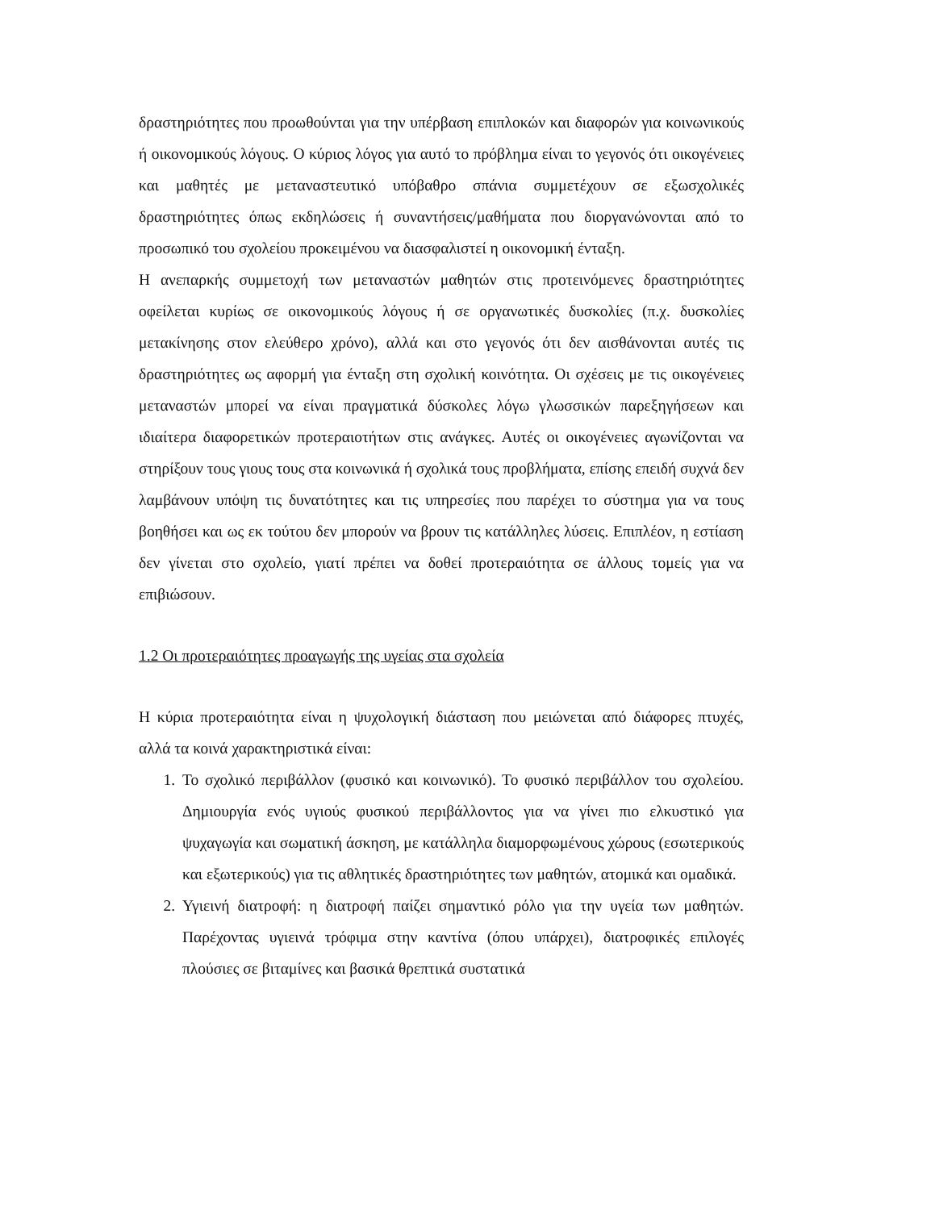δραστηριότητες που προωθούνται για την υπέρβαση επιπλοκών και διαφορών για κοινωνικούς ή οικονομικούς λόγους. Ο κύριος λόγος για αυτό το πρόβλημα είναι το γεγονός ότι οικογένειες και μαθητές με μεταναστευτικό υπόβαθρο σπάνια συμμετέχουν σε εξωσχολικές δραστηριότητες όπως εκδηλώσεις ή συναντήσεις/μαθήματα που διοργανώνονται από το προσωπικό του σχολείου προκειμένου να διασφαλιστεί η οικονομική ένταξη.
Η ανεπαρκής συμμετοχή των μεταναστών μαθητών στις προτεινόμενες δραστηριότητες οφείλεται κυρίως σε οικονομικούς λόγους ή σε οργανωτικές δυσκολίες (π.χ. δυσκολίες μετακίνησης στον ελεύθερο χρόνο), αλλά και στο γεγονός ότι δεν αισθάνονται αυτές τις δραστηριότητες ως αφορμή για ένταξη στη σχολική κοινότητα. Οι σχέσεις με τις οικογένειες μεταναστών μπορεί να είναι πραγματικά δύσκολες λόγω γλωσσικών παρεξηγήσεων και ιδιαίτερα διαφορετικών προτεραιοτήτων στις ανάγκες. Αυτές οι οικογένειες αγωνίζονται να στηρίξουν τους γιους τους στα κοινωνικά ή σχολικά τους προβλήματα, επίσης επειδή συχνά δεν λαμβάνουν υπόψη τις δυνατότητες και τις υπηρεσίες που παρέχει το σύστημα για να τους βοηθήσει και ως εκ τούτου δεν μπορούν να βρουν τις κατάλληλες λύσεις. Επιπλέον, η εστίαση δεν γίνεται στο σχολείο, γιατί πρέπει να δοθεί προτεραιότητα σε άλλους τομείς για να επιβιώσουν.
1.2 Οι προτεραιότητες προαγωγής της υγείας στα σχολεία
Η κύρια προτεραιότητα είναι η ψυχολογική διάσταση που μειώνεται από διάφορες πτυχές, αλλά τα κοινά χαρακτηριστικά είναι:
1. Το σχολικό περιβάλλον (φυσικό και κοινωνικό). Το φυσικό περιβάλλον του σχολείου. Δημιουργία ενός υγιούς φυσικού περιβάλλοντος για να γίνει πιο ελκυστικό για ψυχαγωγία και σωματική άσκηση, με κατάλληλα διαμορφωμένους χώρους (εσωτερικούς και εξωτερικούς) για τις αθλητικές δραστηριότητες των μαθητών, ατομικά και ομαδικά.
2. Υγιεινή διατροφή: η διατροφή παίζει σημαντικό ρόλο για την υγεία των μαθητών. Παρέχοντας υγιεινά τρόφιμα στην καντίνα (όπου υπάρχει), διατροφικές επιλογές πλούσιες σε βιταμίνες και βασικά θρεπτικά συστατικά